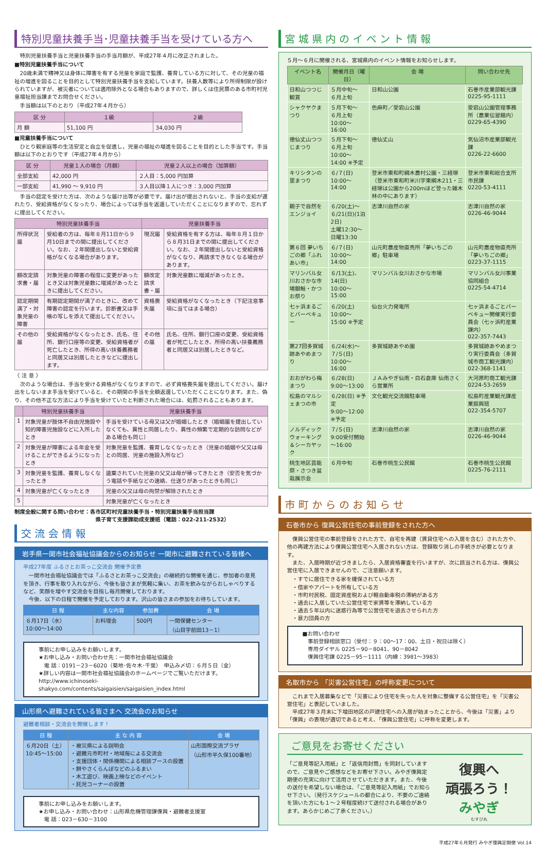特別児童扶養手当･児童扶養手当を受けている方へ
　特別児童扶養手当と児童扶養手当の手当月額が、平成27年４月に改正されました。
■特別児童扶養手当について
　20歳未満で精神又は身体に障害を有する児童を家庭で監護、養育している方に対して、その児童の福祉の増進を図ることを目的として特別児童扶養手当を支給しています。扶養人数等により所得制限が設けられていますが、被災者については適用除外となる場合もありますので、詳しくは住民票のある市町村児童福祉担当課までお問合せください。
　手当額は以下のとおり（平成27年４月から）
| 区 分 | １級 | ２級 |
| --- | --- | --- |
| 月 額 | 51,100 円 | 34,030 円 |
■児童扶養手当について
　ひとり親家庭等の生活安定と自立を促進し，児童の福祉の増進を図ることを目的とした手当です。手当額は以下のとおりです（平成27年４月から）
| 区 分 | 児童１人の場合（月額） | 児童２人以上の場合（加算額） |
| --- | --- | --- |
| 全部支給 | 42,000 円 | ２人目：5,000 円加算 |
| 一部支給 | 41,990 ～ 9,910 円 | ３人目以降１人につき：3,000 円加算 |
　手当の認定を受けた方は、次のような届け出等が必要です。届け出が提出されないと、手当の支給が遅れたり、受給資格がなくなったり、場合によっては手当を返還していただくことになりますので、忘れずに提出してください。
| 特別児童扶養手当 | | 児童扶養手当 | |
| --- | --- | --- | --- |
| 所得状況届 | 受給者の方は、毎年８月11日から９月10日までの間に提出してください。なお、２年間提出しないと受給資格がなくなる場合があります。 | 現況届 | 受給資格を有する方は、毎年８月１日から８月31日までの間に提出してください。なお、２年間提出しないと受給資格がなくなり、再請求できなくなる場合があります。 |
| 額改定請求書・届 | 対象児童の障害の程度に変更があったとき又は対象児童数に増減があったときに提出してください。 | 額改定請求書・届 | 対象児童数に増減があったとき。 |
| 認定期間満了・対象児童の障害 | 有期認定期間が満了のときに、改めて障害の認定を行います。診断書又は手帳の写しを添えて提出してください。 | 資格喪失届 | 受給資格がなくなったとき（下記注意事項に当てはまる場合） |
| その他の届 | 受給資格がなくなったとき、氏名、住所、銀行口座等の変更、受給資格者が死亡したとき、所得の高い扶養義務者と同居又は別居したときなどに提出します。 | その他の届 | 氏名、住所、銀行口座の変更、受給資格者が死亡したとき、所得の高い扶養義務者と同居又は別居したときなど。 |
〈 注 意 〉
　次のような場合は、手当を受ける資格がなくなりますので、必ず資格喪失届を提出してください。届け出をしないまま手当を受けていると、その期間の手当を全額返還していただくことになります。また、偽り、その他不正な方法により手当を受けていたと判断された場合には、処罰されることもあります。
| | 特別児童扶養手当 | 児童扶養手当 |
| --- | --- | --- |
| 1 | 対象児童が肢体不自由児施設や知的障害児施設などに入所したとき | 手当を受けている母又は父が婚姻したとき（婚姻届を提出していなくても、異性と同居したり、異性の頻繁で定期的な訪問などがある場合も同じ） |
| 2 | 対象児童が障害による年金を受けることができるようになったとき | 対象児童を監護、養育しなくなったとき（児童の婚姻や父又は母との同居、児童の施設入所など） |
| 3 | 対象児童を監護、養育しなくなったとき | 遺棄されていた児童の父又は母が帰ってきたとき（安否を気づかう電話や手紙などの連絡、仕送りがあったときも同じ） |
| 4 | 対象児童が亡くなったとき | 児童の父又は母の拘禁が解除されたとき |
| 5 | | 対象児童が亡くなったとき |
制度全般に関する問い合わせ：各市区町村児童扶養手当・特別児童扶養手当担当課
　　　　　　　　　　　　　　　県子育て支援課助成支援班（電話：022-211-2532）
交 流 会 情 報
岩手県一関市社会福祉協議会からのお知らせ 一関市に避難されている皆様へ
平成27年度 ふるさとお茶っこ交流会 開催予定表
　一関市社会福祉協議会では「ふるさとお茶っこ交流会」の継続的な開催を通じ、参加者の意見を頂き、行事を取り入れながら、今後も皆さまが気軽に集い、お茶を飲みながらおしゃべりするなど、笑顔を増やす交流会を目指し毎月開催しております。
　今後、以下の日程で開催を予定しております。沢山の皆さまの参加をお待ちしています。
| 日 程 | 主な内容 | 参加費 | 会 場 |
| --- | --- | --- | --- |
| ６月17日（水） 10:00～14:00 | お料理会 | 500円 | 一関保健センター （山目字前田13－1） |
事前にお申し込みをお願いします。
★お申し込み・お問い合わせ先：一関市社会福祉協議会
　電 話：0191－23－6020（菊地･佐々木･千葉）　申込み〆切：６月５日（金）
★詳しい内容は一関市社会福祉協議会のホームページでご覧いただけます。
http://www.ichinoseki-shakyo.com/contents/saigaisien/saigaisien_index.html
山形県へ避難されている皆さまへ 交流会のお知らせ
避難者相談・交流会を開催します！
| 日 程 | 主 な 内 容 | 会 場 |
| --- | --- | --- |
| ６月20日（土） 10:45～15:00 | ・被災県による説明会 ・避難元市町村・地域毎による交流会 ・支援団体・関係機関による相談ブースの設置 ・餅やさくらんぼなどのふるまい ・木工遊び、映画上映などのイベント ・託児コーナーの設置 | 山形国際交流プラザ （山形市平久保100番地） |
事前にお申し込みをお願いします。
★お申し込み・お問い合わせ：山形県危機管理課復興・避難者支援室
　電 話：023－630－3100
宮 城 県 内 の イ ベ ン ト 情 報
５月～６月に開催される、宮城県内のイベント情報をお知らせします。
| イベント名 | 開催月日（曜日） | 会 場 | 問い合わせ先 |
| --- | --- | --- | --- |
| 日和山つつじ観賞 | ５月中旬～ ６月上旬 | 日和山公園 | 石巻市産業部観光課 0225-95-1111 |
| シャクヤクまつり | ５月下旬～ ６月上旬 10:00～16:00 | 色麻町／愛宕山公園 | 愛宕山公園管理事務所（農業伝習館内） 0229-65-4390 |
| 徳仙丈山つつじまつり | ５月下旬～ ６月上旬 10:00～14:00 ※予定 | 徳仙丈山 | 気仙沼市産業部観光課 0226-22-6600 |
| キリシタンの里まつり | ６/７(日) 10:00～14:00 | 登米市東和町綱木農村公園・三経塚（登米市東和町米川字東綱木211・三経塚は公園から200mほど登った雑木林の中にあります） | 登米市東和総合支所市民課 0220-53-4111 |
| 親子で自然をエンジョイ | ６/20(土)～ ６/21(日)(1泊2日) 土曜12:30～日曜13:30 | 志津川自然の家 | 志津川自然の家 0226-46-9044 |
| 第６回 夢いちごの郷「ふれあい市」 | ６/７(日) 10:00～14:00 | 山元町農産物直売所「夢いちごの郷」駐車場 | 山元町農産物直売所「夢いちごの郷」 0223-37-1115 |
| マリンバル女川おさかな市場銀鮭・かつお祭り | ６/13(土)、14(日) 10:00～15:00 | マリンバル女川おさかな市場 | マリンバル女川事業協同組合 0225-54-4714 |
| 七ヶ浜まるごとバーベキュー | ６/20(土) 10:00～15:00 ※予定 | 仙台火力発電所 | 七ヶ浜まるごとバーベキュー開催実行委員会（七ヶ浜町産業課内） 022-357-7443 |
| 第27回多賀城跡あやめまつり | ６/24(水)～ ７/５(日) 10:00～16:00 | 多賀城跡あやめ園 | 多賀城跡あやめまつり実行委員会（多賀城市商工観光課内） 022-368-1141 |
| おおがわら梅まつり | ６/28(日) 9:00～13:00 | ＪＡみやぎ仙南・白石倉庫 仙南さくら営業所 | 大河原町商工観光課 0224-53-2659 |
| 松島のマルシェまつの市 | ６/28(日) ※予定 9:00～12:00 ※予定 | 文化観光交流館駐車場 | 松島町産業観光課産業振興班 022-354-5707 |
| ノルディックウォーキング＆シーカヤック | ７/５(日) 9:00受付開始 ～16:00 | 志津川自然の家 | 志津川自然の家 0226-46-9044 |
| 桃生地区芸能祭・さつき盆栽展示会 | ６月中旬 | 石巻市桃生公民館 | 石巻市桃生公民館 0225-76-2111 |
市 町 か ら の お 知 ら せ
石巻市から 復興公営住宅の事前登録をされた方へ
　復興公営住宅の事前登録をされた方で、自宅を再建（賃貸住宅への入居を含む）された方や、他の再建方法により復興公営住宅へ入居されない方は、登録取り消しの手続きが必要となります。
　また、入居時期が近づきましたら、入居資格審査を行いますが、次に該当される方は、復興公営住宅に入居できませんので、ご注意願います。
　・すでに居住できる家を確保されている方
　・借家やアパートを所有している方
　・市町村民税、固定資産税および軽自動車税の滞納がある方
　・過去に入居していた公営住宅で家賃等を滞納している方
　・過去５年以内に迷惑行為等で公営住宅を退去させられた方
　・暴力団員の方
■お問い合わせ
　事前登録相談窓口（受付：９：00～17：00、土日・祝日は除く）
　専用ダイヤル 0225－90－8041、90－8042
　復興住宅課 0225－95－1111（内線：3981～3983）
名取市から 「災害公営住宅」の呼称変更について
　これまで入居募集などで「災害により住宅を失った人を対象に整備する公営住宅」を「災害公営住宅」と表記していました。
　平成27年３月末に下増田地区の戸建住宅への入居が始まったことから、今後は「災害」より「復興」の表現が適切であると考え､「復興公営住宅」に呼称を変更します。
ご意見をお寄せください
「ご意見等記入用紙」と「返信用封筒」を同封していますので、ご意見やご感想などをお寄せ下さい。みやぎ復興定期便の充実に向けて活用させていただきます。また、今後の送付を希望しない場合は､「ご意見等記入用紙」でお知らせ下さい。（発行スケジュールの都合により、不要のご連絡を頂いた方にも１～２号程度続けて送付される場合があります。あらかじめご了承ください。）
復興へ
頑張ろう！
みやぎ
むすび丸
平成27年６月発行 みやぎ復興定期便 Vol.14